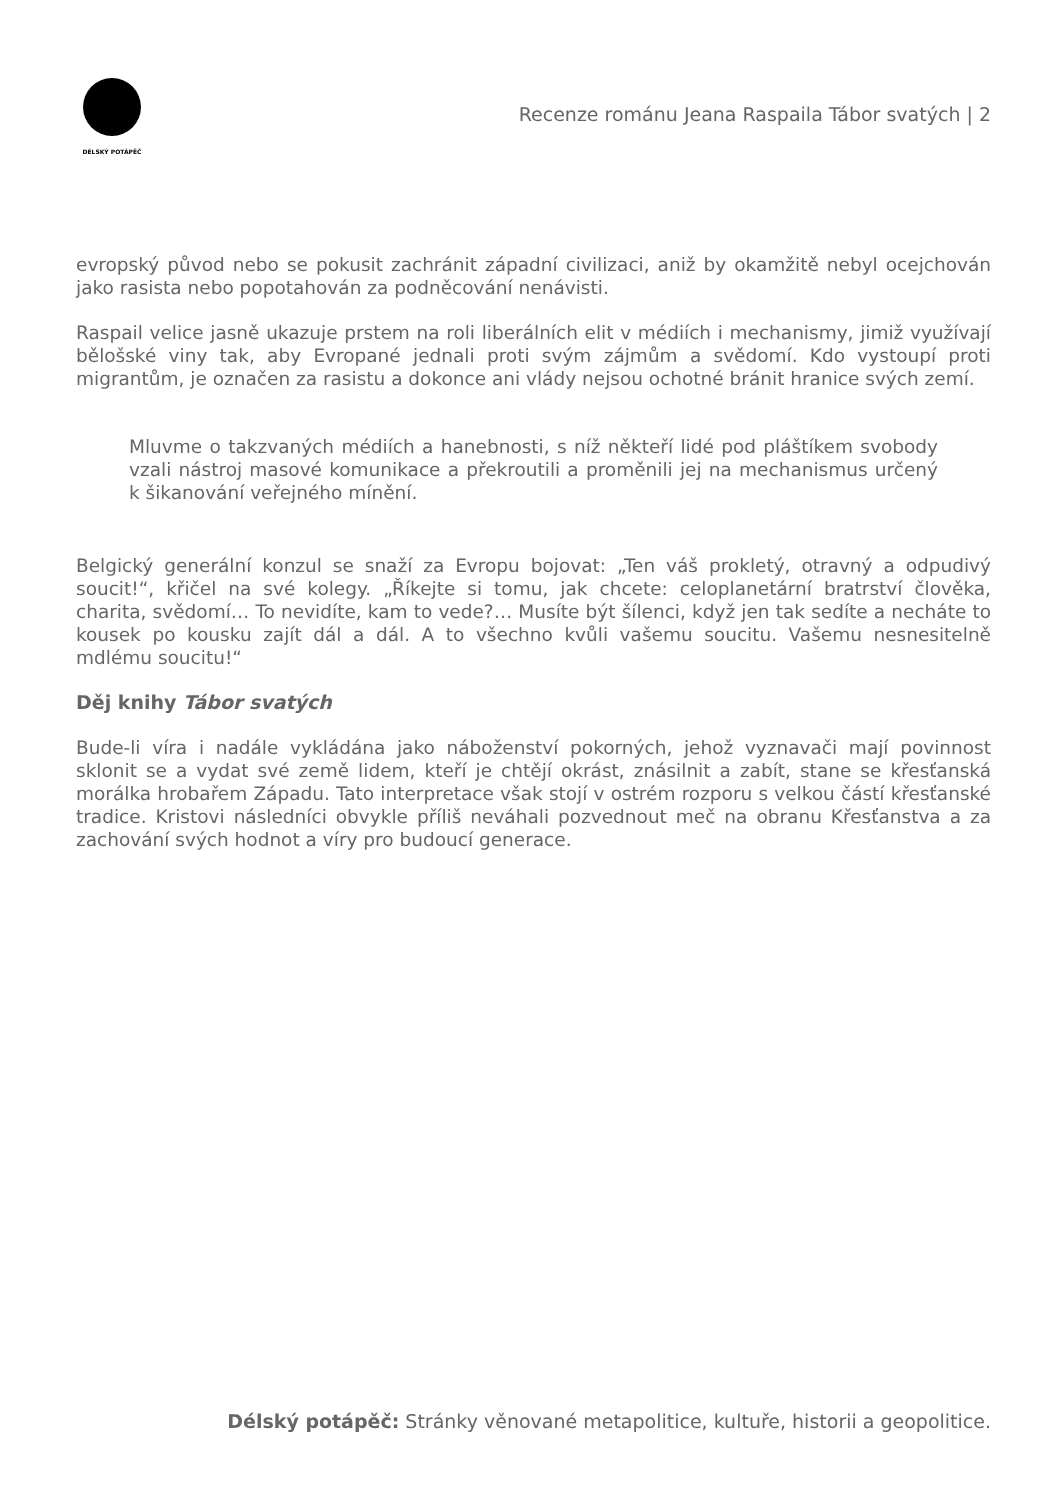DÉLSKÝ POTÁPĚČ
Recenze románu Jeana Raspaila Tábor svatých | 2
evropský původ nebo se pokusit zachránit západní civilizaci, aniž by okamžitě nebyl ocejchován jako rasista nebo popotahován za podněcování nenávisti.
Raspail velice jasně ukazuje prstem na roli liberálních elit v médiích i mechanismy, jimiž využívají bělošské viny tak, aby Evropané jednali proti svým zájmům a svědomí. Kdo vystoupí proti migrantům, je označen za rasistu a dokonce ani vlády nejsou ochotné bránit hranice svých zemí.
Mluvme o takzvaných médiích a hanebnosti, s níž někteří lidé pod pláštíkem svobody vzali nástroj masové komunikace a překroutili a proměnili jej na mechanismus určený k šikanování veřejného mínění.
Belgický generální konzul se snaží za Evropu bojovat: „Ten váš prokletý, otravný a odpudivý soucit!“, křičel na své kolegy. „Říkejte si tomu, jak chcete: celoplanetární bratrství člověka, charita, svědomí… To nevidíte, kam to vede?… Musíte být šílenci, když jen tak sedíte a necháte to kousek po kousku zajít dál a dál. A to všechno kvůli vašemu soucitu. Vašemu nesnesitelně mdlému soucitu!“
Děj knihy Tábor svatých
Bude-li víra i nadále vykládána jako náboženství pokorných, jehož vyznavači mají povinnost sklonit se a vydat své země lidem, kteří je chtějí okrást, znásilnit a zabít, stane se křesťanská morálka hrobařem Západu. Tato interpretace však stojí v ostrém rozporu s velkou částí křesťanské tradice. Kristovi následníci obvykle příliš neváhali pozvednout meč na obranu Křesťanstva a za zachování svých hodnot a víry pro budoucí generace.
Délský potápěč: Stránky věnované metapolitice, kultuře, historii a geopolitice.